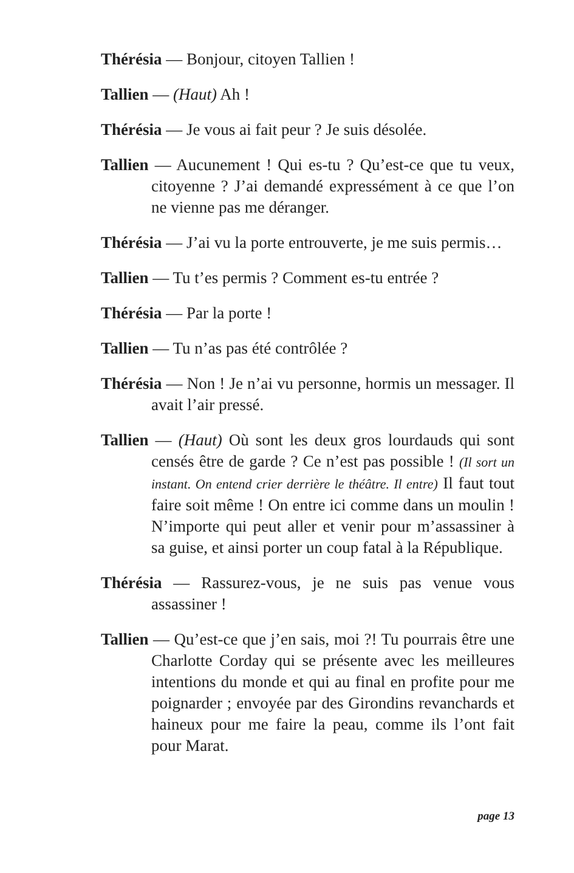Thérésia — Bonjour, citoyen Tallien !
Tallien — (Haut) Ah !
Thérésia — Je vous ai fait peur ? Je suis désolée.
Tallien — Aucunement ! Qui es-tu ? Qu’est-ce que tu veux, citoyenne ? J’ai demandé expressément à ce que l’on ne vienne pas me déranger.
Thérésia — J’ai vu la porte entrouverte, je me suis permis…
Tallien — Tu t’es permis ? Comment es-tu entrée ?
Thérésia — Par la porte !
Tallien — Tu n’as pas été contrôlée ?
Thérésia — Non ! Je n’ai vu personne, hormis un messager. Il avait l’air pressé.
Tallien — (Haut) Où sont les deux gros lourdauds qui sont censés être de garde ? Ce n’est pas possible ! (Il sort un instant. On entend crier derrière le théâtre. Il entre) Il faut tout faire soit même ! On entre ici comme dans un moulin ! N’importe qui peut aller et venir pour m’assassiner à sa guise, et ainsi porter un coup fatal à la République.
Thérésia — Rassurez-vous, je ne suis pas venue vous assassiner !
Tallien — Qu’est-ce que j’en sais, moi ?! Tu pourrais être une Charlotte Corday qui se présente avec les meilleures intentions du monde et qui au final en profite pour me poignarder ; envoyée par des Girondins revanchards et haineux pour me faire la peau, comme ils l’ont fait pour Marat.
page 13